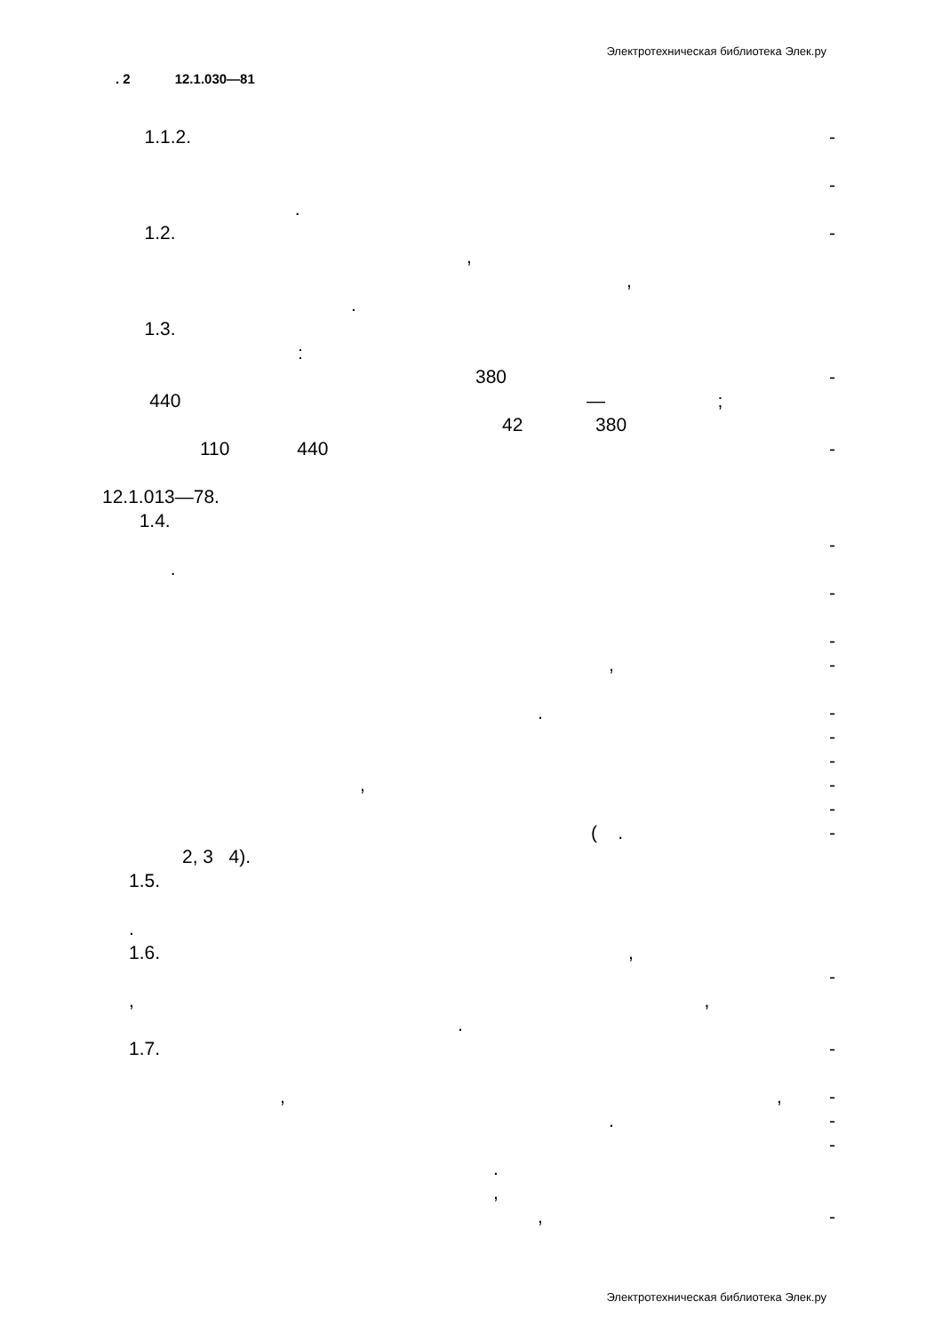Электротехническая библиотека Элек.ру
. 2 12.1.030—81
1.1.2. -
-
.
1.2. -
,
,
.
1.3.
:
380 -
440 —;
42 380
110 440 -
12.1.013—78.
1.4.
-
.
-
-
, -
. -
-
-
, -
-
( . -
2, 3 4).
1.5.
.
1.6.,
-
,,
.
1.7. -
,, -
. -
-
.
,
, -
Электротехническая библиотека Элек.ру